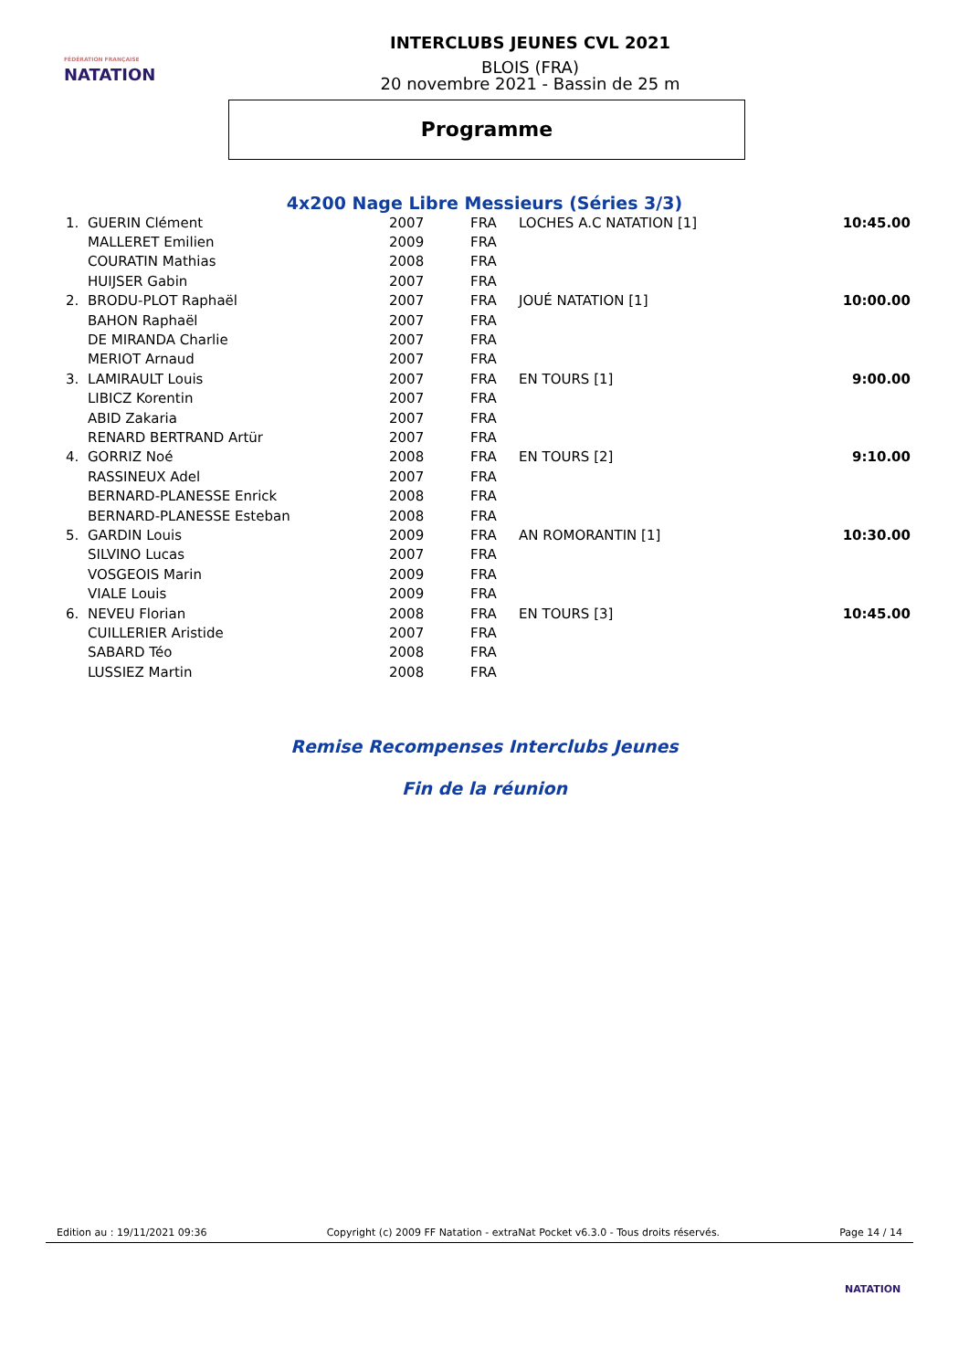FÉDÉRATION FRANÇAISE
NATATION
INTERCLUBS JEUNES CVL 2021
BLOIS (FRA)
20 novembre 2021 - Bassin de 25 m
Programme
4x200 Nage Libre Messieurs (Séries 3/3)
| 1. | GUERIN Clément | 2007 | FRA | LOCHES A.C NATATION [1] | 10:45.00 |
| | MALLERET Emilien | 2009 | FRA | | |
| | COURATIN Mathias | 2008 | FRA | | |
| | HUIJSER Gabin | 2007 | FRA | | |
| 2. | BRODU-PLOT Raphaël | 2007 | FRA | JOUÉ NATATION [1] | 10:00.00 |
| | BAHON Raphaël | 2007 | FRA | | |
| | DE MIRANDA Charlie | 2007 | FRA | | |
| | MERIOT Arnaud | 2007 | FRA | | |
| 3. | LAMIRAULT Louis | 2007 | FRA | EN TOURS [1] | 9:00.00 |
| | LIBICZ Korentin | 2007 | FRA | | |
| | ABID Zakaria | 2007 | FRA | | |
| | RENARD BERTRAND Artür | 2007 | FRA | | |
| 4. | GORRIZ Noé | 2008 | FRA | EN TOURS [2] | 9:10.00 |
| | RASSINEUX Adel | 2007 | FRA | | |
| | BERNARD-PLANESSE Enrick | 2008 | FRA | | |
| | BERNARD-PLANESSE Esteban | 2008 | FRA | | |
| 5. | GARDIN Louis | 2009 | FRA | AN ROMORANTIN [1] | 10:30.00 |
| | SILVINO Lucas | 2007 | FRA | | |
| | VOSGEOIS Marin | 2009 | FRA | | |
| | VIALE Louis | 2009 | FRA | | |
| 6. | NEVEU Florian | 2008 | FRA | EN TOURS [3] | 10:45.00 |
| | CUILLERIER Aristide | 2007 | FRA | | |
| | SABARD Téo | 2008 | FRA | | |
| | LUSSIEZ Martin | 2008 | FRA | | |
Remise Recompenses Interclubs Jeunes
Fin de la réunion
Edition au : 19/11/2021 09:36 Copyright (c) 2009 FF Natation - extraNat Pocket v6.3.0 - Tous droits réservés. Page 14 / 14
NATATION